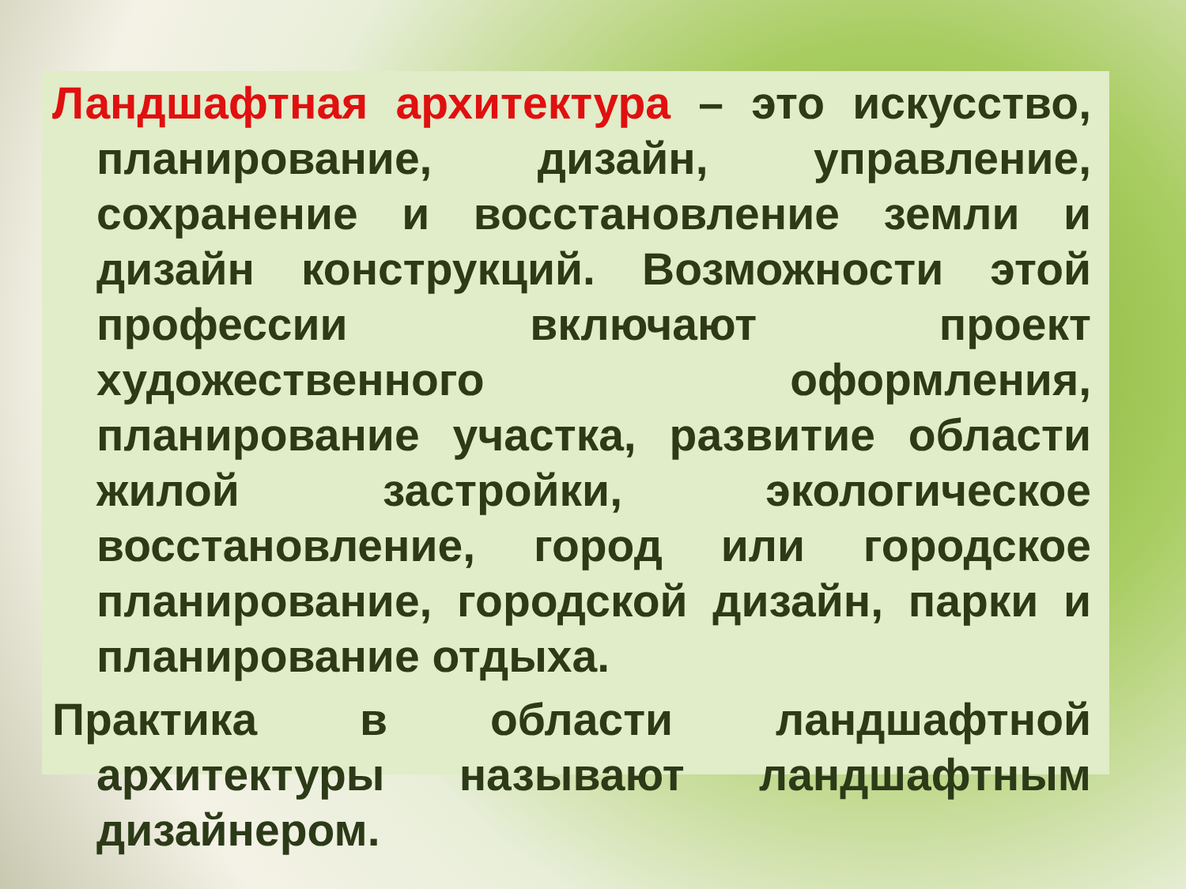Ландшафтная архитектура – это искусство, планирование, дизайн, управление, сохранение и восстановление земли и дизайн конструкций. Возможности этой профессии включают проект художественного оформления, планирование участка, развитие области жилой застройки, экологическое восстановление, город или городское планирование, городской дизайн, парки и планирование отдыха.
Практика в области ландшафтной архитектуры называют ландшафтным дизайнером.